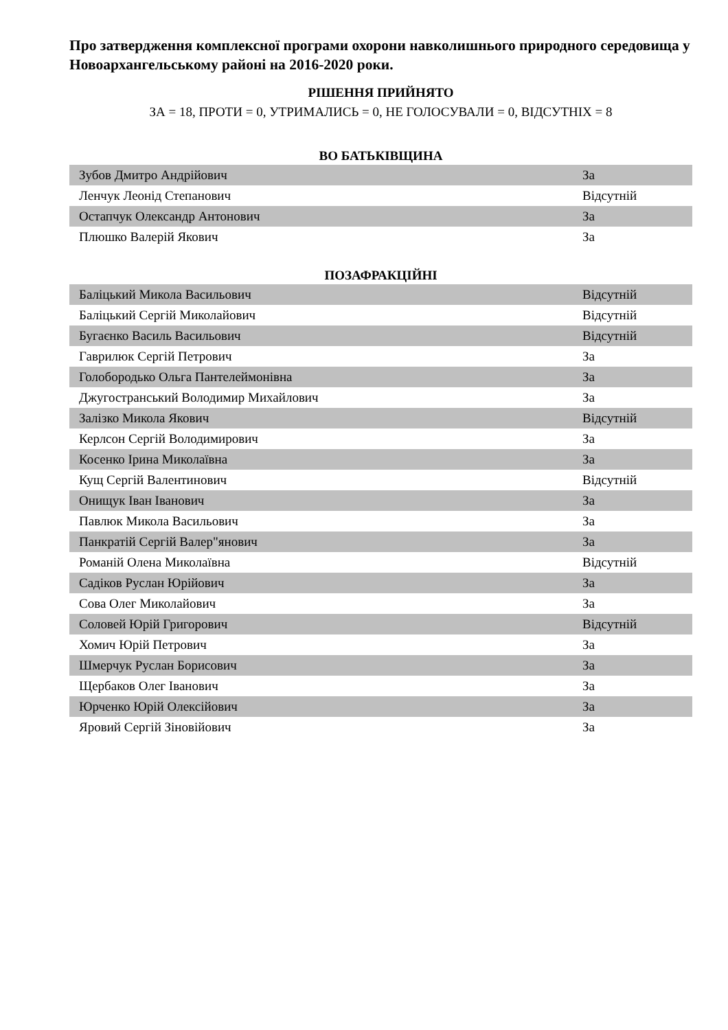Про затвердження комплексної програми охорони навколишнього природного середовища у Новоархангельському районі на 2016-2020 роки.
РІШЕННЯ ПРИЙНЯТО
ЗА = 18, ПРОТИ = 0, УТРИМАЛИСЬ = 0, НЕ ГОЛОСУВАЛИ = 0, ВІДСУТНІХ = 8
ВО БАТЬКІВЩИНА
| Зубов Дмитро Андрійович | За |
| Ленчук Леонід Степанович | Відсутній |
| Остапчук Олександр Антонович | За |
| Плюшко Валерій Якович | За |
ПОЗАФРАКЦІЙНІ
| Баліцький Микола Васильович | Відсутній |
| Баліцький Сергій Миколайович | Відсутній |
| Бугаєнко Василь Васильович | Відсутній |
| Гаврилюк Сергій Петрович | За |
| Голобородько Ольга Пантелеймонівна | За |
| Джугостранський Володимир Михайлович | За |
| Залізко Микола Якович | Відсутній |
| Керлсон Сергій Володимирович | За |
| Косенко Ірина Миколаївна | За |
| Кущ Сергій Валентинович | Відсутній |
| Онищук Іван Іванович | За |
| Павлюк Микола Васильович | За |
| Панкратій Сергій Валер"янович | За |
| Романій Олена Миколаївна | Відсутній |
| Садіков Руслан Юрійович | За |
| Сова Олег Миколайович | За |
| Соловей Юрій Григорович | Відсутній |
| Хомич Юрій Петрович | За |
| Шмерчук Руслан Борисович | За |
| Щербаков Олег Іванович | За |
| Юрченко Юрій Олексійович | За |
| Яровий Сергій Зіновійович | За |